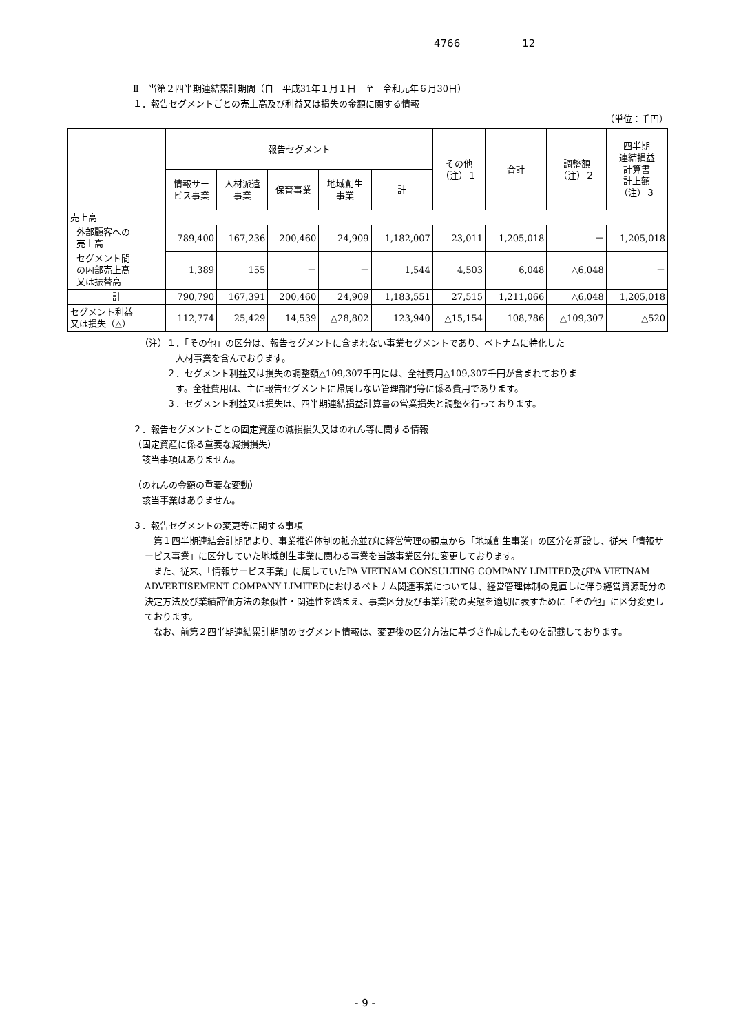4766 12
Ⅱ　当第２四半期連結累計期間（自　平成31年１月１日　至　令和元年６月30日）
１．報告セグメントごとの売上高及び利益又は損失の金額に関する情報
（単位：千円）
| | 報告セグメント | | | | | その他 （注）１ | 合計 | 調整額 （注）２ | 四半期 連結損益 計算書 計上額 （注）３ |
| --- | --- | --- | --- | --- | --- | --- | --- | --- | --- |
| | 情報サー ビス事業 | 人材派遣 事業 | 保育事業 | 地域創生 事業 | 計 | | | | |
| 売上高 | | | | | | | | | |
| 外部顧客への 売上高 | 789,400 | 167,236 | 200,460 | 24,909 | 1,182,007 | 23,011 | 1,205,018 | － | 1,205,018 |
| セグメント間 の内部売上高 又は振替高 | 1,389 | 155 | － | － | 1,544 | 4,503 | 6,048 | △6,048 | － |
| 計 | 790,790 | 167,391 | 200,460 | 24,909 | 1,183,551 | 27,515 | 1,211,066 | △6,048 | 1,205,018 |
| セグメント利益 又は損失（△） | 112,774 | 25,429 | 14,539 | △28,802 | 123,940 | △15,154 | 108,786 | △109,307 | △520 |
（注）１．「その他」の区分は、報告セグメントに含まれない事業セグメントであり、ベトナムに特化した
　　　　人材事業を含んでおります。
　　　２．セグメント利益又は損失の調整額△109,307千円には、全社費用△109,307千円が含まれておりま
　　　　す。全社費用は、主に報告セグメントに帰属しない管理部門等に係る費用であります。
　　　３．セグメント利益又は損失は、四半期連結損益計算書の営業損失と調整を行っております。
２．報告セグメントごとの固定資産の減損損失又はのれん等に関する情報
（固定資産に係る重要な減損損失）
　該当事項はありません。
（のれんの金額の重要な変動）
　該当事業はありません。
３．報告セグメントの変更等に関する事項
　第１四半期連結会計期間より、事業推進体制の拡充並びに経営管理の観点から「地域創生事業」の区分を新設し、従来「情報サービス事業」に区分していた地域創生事業に関わる事業を当該事業区分に変更しております。
　また、従来、「情報サービス事業」に属していたPA VIETNAM CONSULTING COMPANY LIMITED及びPA VIETNAM ADVERTISEMENT COMPANY LIMITEDにおけるベトナム関連事業については、経営管理体制の見直しに伴う経営資源配分の決定方法及び業績評価方法の類似性・関連性を踏まえ、事業区分及び事業活動の実態を適切に表すために「その他」に区分変更しております。
　なお、前第２四半期連結累計期間のセグメント情報は、変更後の区分方法に基づき作成したものを記載しております。
- 9 -